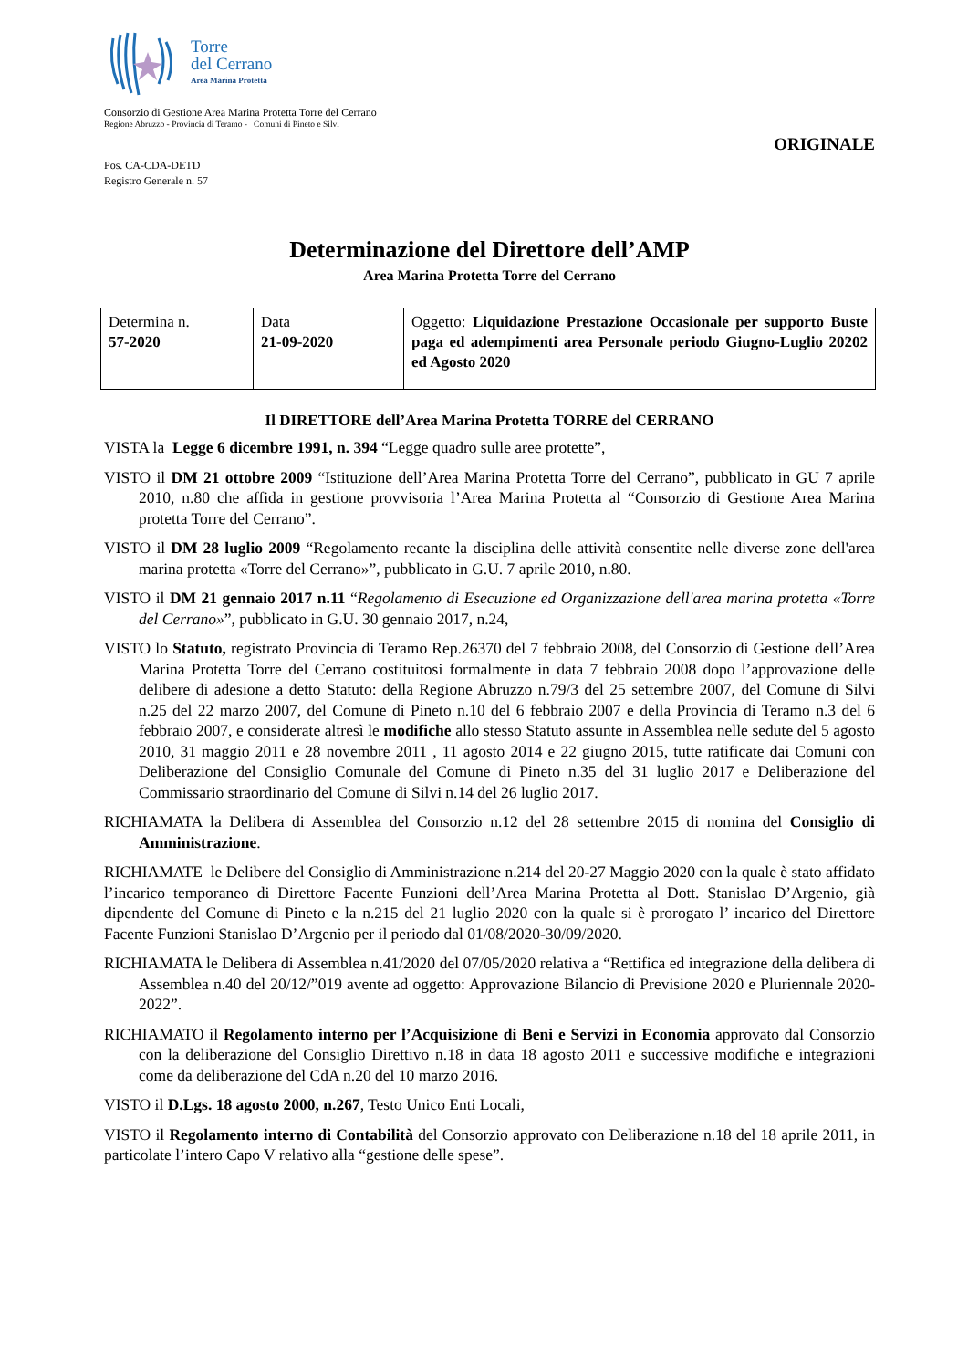Torre
del Cerrano
Area Marina Protetta
Consorzio di Gestione Area Marina Protetta Torre del Cerrano
Regione Abruzzo - Provincia di Teramo - Comuni di Pineto e Silvi
ORIGINALE
Pos. CA-CDA-DETD
Registro Generale n. 57
Determinazione del Direttore dell’AMP
Area Marina Protetta Torre del Cerrano
| Determina n. 57-2020 | Data 21-09-2020 | Oggetto: Liquidazione Prestazione Occasionale per supporto Buste paga ed adempimenti area Personale periodo Giugno-Luglio 20202 ed Agosto 2020 |
Il DIRETTORE dell’Area Marina Protetta TORRE del CERRANO
VISTA la Legge 6 dicembre 1991, n. 394 “Legge quadro sulle aree protette”,
VISTO il DM 21 ottobre 2009 “Istituzione dell’Area Marina Protetta Torre del Cerrano”, pubblicato in GU 7 aprile 2010, n.80 che affida in gestione provvisoria l’Area Marina Protetta al “Consorzio di Gestione Area Marina protetta Torre del Cerrano”.
VISTO il DM 28 luglio 2009 “Regolamento recante la disciplina delle attività consentite nelle diverse zone dell'area marina protetta «Torre del Cerrano»”, pubblicato in G.U. 7 aprile 2010, n.80.
VISTO il DM 21 gennaio 2017 n.11 “Regolamento di Esecuzione ed Organizzazione dell'area marina protetta «Torre del Cerrano»”, pubblicato in G.U. 30 gennaio 2017, n.24,
VISTO lo Statuto, registrato Provincia di Teramo Rep.26370 del 7 febbraio 2008, del Consorzio di Gestione dell’Area Marina Protetta Torre del Cerrano costituitosi formalmente in data 7 febbraio 2008 dopo l’approvazione delle delibere di adesione a detto Statuto: della Regione Abruzzo n.79/3 del 25 settembre 2007, del Comune di Silvi n.25 del 22 marzo 2007, del Comune di Pineto n.10 del 6 febbraio 2007 e della Provincia di Teramo n.3 del 6 febbraio 2007, e considerate altresì le modifiche allo stesso Statuto assunte in Assemblea nelle sedute del 5 agosto 2010, 31 maggio 2011 e 28 novembre 2011 , 11 agosto 2014 e 22 giugno 2015, tutte ratificate dai Comuni con Deliberazione del Consiglio Comunale del Comune di Pineto n.35 del 31 luglio 2017 e Deliberazione del Commissario straordinario del Comune di Silvi n.14 del 26 luglio 2017.
RICHIAMATA la Delibera di Assemblea del Consorzio n.12 del 28 settembre 2015 di nomina del Consiglio di Amministrazione.
RICHIAMATE le Delibere del Consiglio di Amministrazione n.214 del 20-27 Maggio 2020 con la quale è stato affidato l’incarico temporaneo di Direttore Facente Funzioni dell’Area Marina Protetta al Dott. Stanislao D’Argenio, già dipendente del Comune di Pineto e la n.215 del 21 luglio 2020 con la quale si è prorogato l’ incarico del Direttore Facente Funzioni Stanislao D’Argenio per il periodo dal 01/08/2020-30/09/2020.
RICHIAMATA le Delibera di Assemblea n.41/2020 del 07/05/2020 relativa a “Rettifica ed integrazione della delibera di Assemblea n.40 del 20/12/”019 avente ad oggetto: Approvazione Bilancio di Previsione 2020 e Pluriennale 2020-2022”.
RICHIAMATO il Regolamento interno per l’Acquisizione di Beni e Servizi in Economia approvato dal Consorzio con la deliberazione del Consiglio Direttivo n.18 in data 18 agosto 2011 e successive modifiche e integrazioni come da deliberazione del CdA n.20 del 10 marzo 2016.
VISTO il D.Lgs. 18 agosto 2000, n.267, Testo Unico Enti Locali,
VISTO il Regolamento interno di Contabilità del Consorzio approvato con Deliberazione n.18 del 18 aprile 2011, in particolate l’intero Capo V relativo alla “gestione delle spese”.